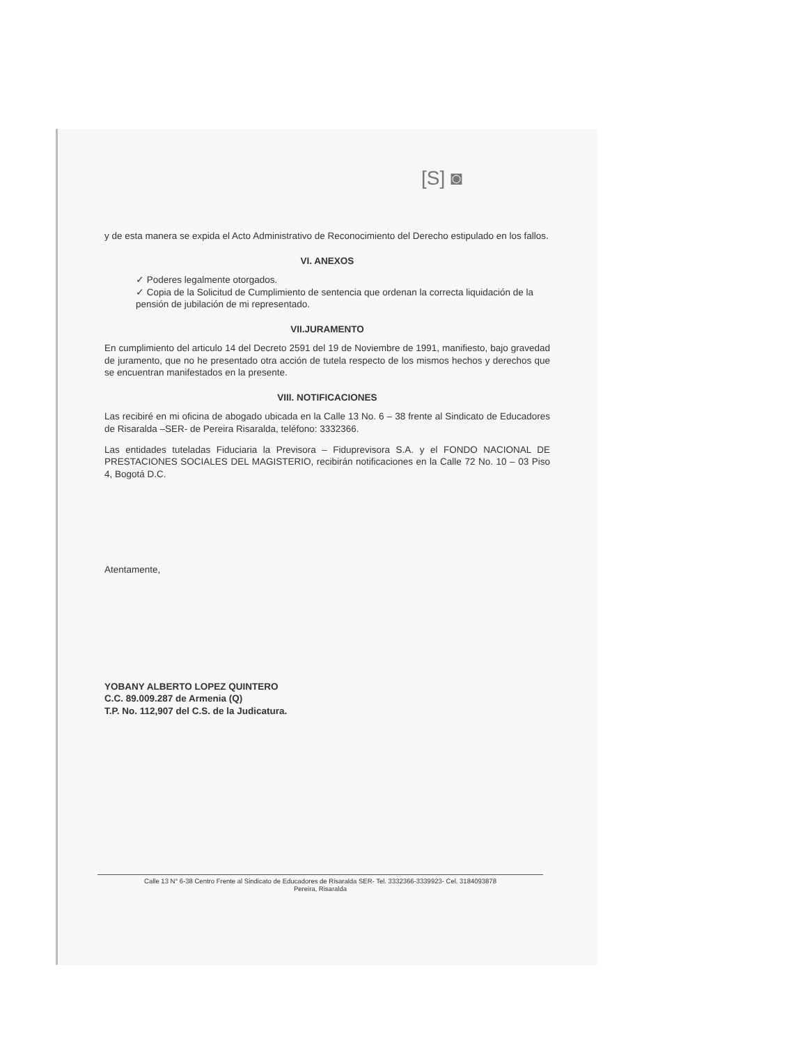[S] ◙
y de esta manera se expida el Acto Administrativo de Reconocimiento del Derecho estipulado en los fallos.
VI. ANEXOS
✓ Poderes legalmente otorgados.
✓ Copia de la Solicitud de Cumplimiento de sentencia que ordenan la correcta liquidación de la pensión de jubilación de mi representado.
VII.JURAMENTO
En cumplimiento del articulo 14 del Decreto 2591 del 19 de Noviembre de 1991, manifiesto, bajo gravedad de juramento, que no he presentado otra acción de tutela respecto de los mismos hechos y derechos que se encuentran manifestados en la presente.
VIII. NOTIFICACIONES
Las recibiré en mi oficina de abogado ubicada en la Calle 13 No. 6 – 38 frente al Sindicato de Educadores de Risaralda –SER- de Pereira Risaralda, teléfono: 3332366.
Las entidades tuteladas Fiduciaria la Previsora – Fiduprevisora S.A. y el FONDO NACIONAL DE PRESTACIONES SOCIALES DEL MAGISTERIO, recibirán notificaciones en la Calle 72 No. 10 – 03 Piso 4, Bogotá D.C.
Atentamente,
YOBANY ALBERTO LOPEZ QUINTERO
C.C. 89.009.287 de Armenia (Q)
T.P. No. 112,907 del C.S. de la Judicatura.
Calle 13 N° 6-38 Centro Frente al Sindicato de Educadores de Risaralda SER- Tel. 3332366-3339923- Cel. 3184093878
Pereira, Risaralda